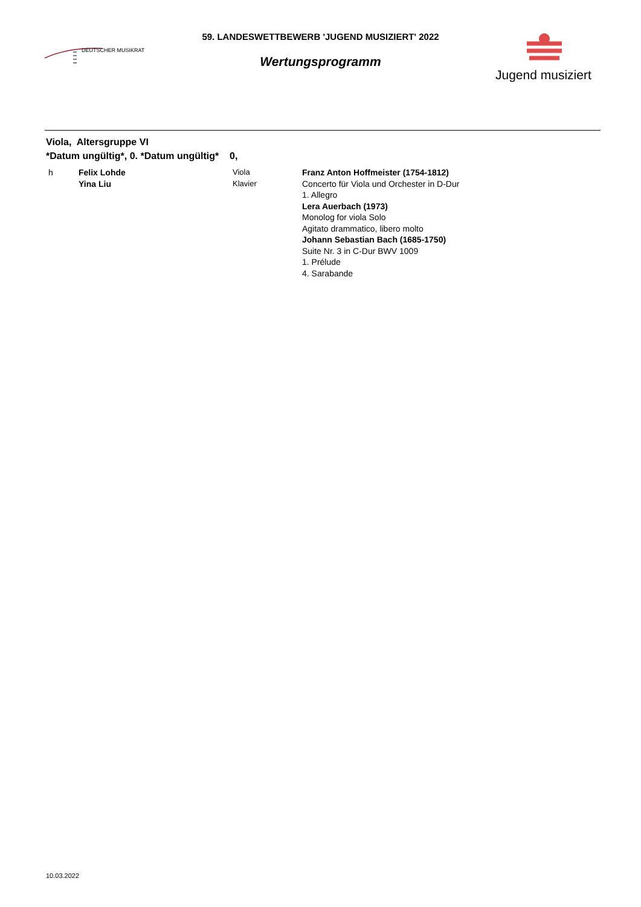DEUTSCHER MUSIKRAT
59. LANDESWETTBEWERB 'JUGEND MUSIZIERT' 2022
Wertungsprogramm
Jugend musiziert
Viola, Altersgruppe VI
*Datum ungültig*, 0. *Datum ungültig* 0,
h Felix Lohde
Yina Liu
Viola
Klavier
Franz Anton Hoffmeister (1754-1812)
Concerto für Viola und Orchester in D-Dur
1. Allegro
Lera Auerbach (1973)
Monolog for viola Solo
Agitato drammatico, libero molto
Johann Sebastian Bach (1685-1750)
Suite Nr. 3 in C-Dur BWV 1009
1. Prélude
4. Sarabande
10.03.2022